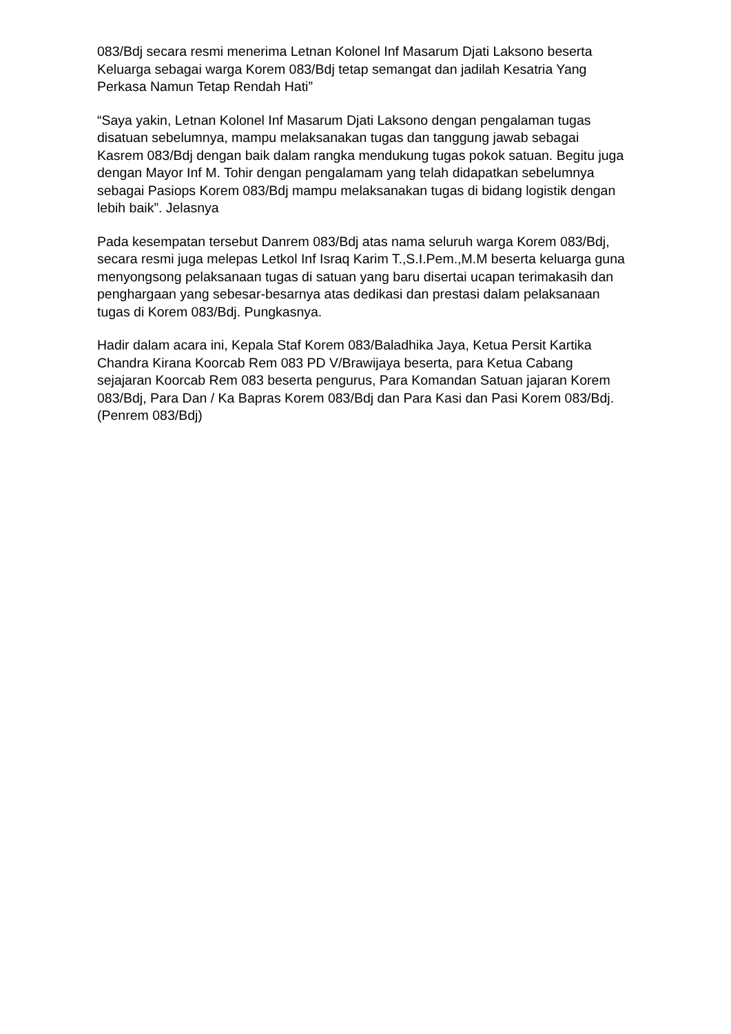083/Bdj secara resmi menerima Letnan Kolonel Inf Masarum Djati Laksono beserta Keluarga sebagai warga Korem 083/Bdj tetap semangat dan jadilah Kesatria Yang Perkasa Namun Tetap Rendah Hati”
“Saya yakin, Letnan Kolonel Inf Masarum Djati Laksono dengan pengalaman tugas disatuan sebelumnya, mampu melaksanakan tugas dan tanggung jawab sebagai Kasrem 083/Bdj dengan baik dalam rangka mendukung tugas pokok satuan. Begitu juga dengan Mayor Inf M. Tohir dengan pengalamam yang telah didapatkan sebelumnya sebagai Pasiops Korem 083/Bdj mampu melaksanakan tugas di bidang logistik dengan lebih baik”. Jelasnya
Pada kesempatan tersebut Danrem 083/Bdj atas nama seluruh warga Korem 083/Bdj, secara resmi juga melepas Letkol Inf Israq Karim T.,S.I.Pem.,M.M beserta keluarga guna menyongsong pelaksanaan tugas di satuan yang baru disertai ucapan terimakasih dan penghargaan yang sebesar-besarnya atas dedikasi dan prestasi dalam pelaksanaan tugas di Korem 083/Bdj. Pungkasnya.
Hadir dalam acara ini, Kepala Staf Korem 083/Baladhika Jaya, Ketua Persit Kartika Chandra Kirana Koorcab Rem 083 PD V/Brawijaya beserta, para Ketua Cabang sejajaran Koorcab Rem 083 beserta pengurus, Para Komandan Satuan jajaran Korem 083/Bdj, Para Dan / Ka Bapras Korem 083/Bdj dan Para Kasi dan Pasi Korem 083/Bdj. (Penrem 083/Bdj)